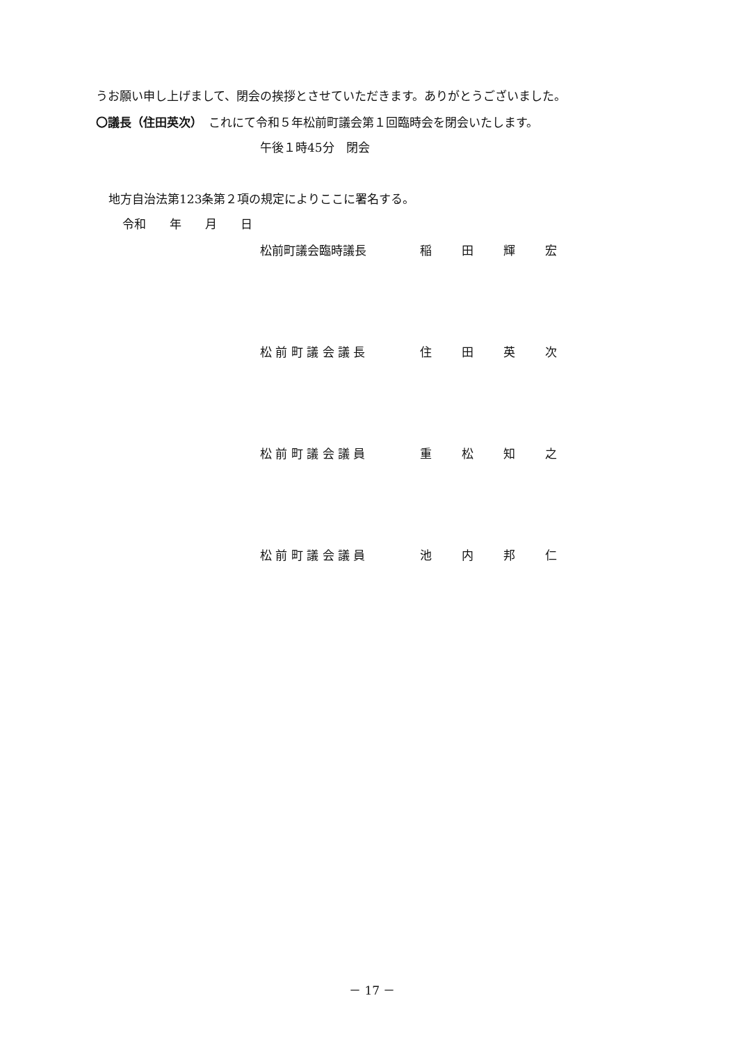うお願い申し上げまして、閉会の挨拶とさせていただきます。ありがとうございました。
〇議長（住田英次）　これにて令和５年松前町議会第１回臨時会を閉会いたします。
午後１時45分　閉会
地方自治法第123条第２項の規定によりここに署名する。
令和　　年　　月　　日
松前町議会臨時議長 稲田輝宏
松 前 町 議 会 議 長 住田英次
松 前 町 議 会 議 員 重松知之
松 前 町 議 会 議 員 池内邦仁
－ 17 －